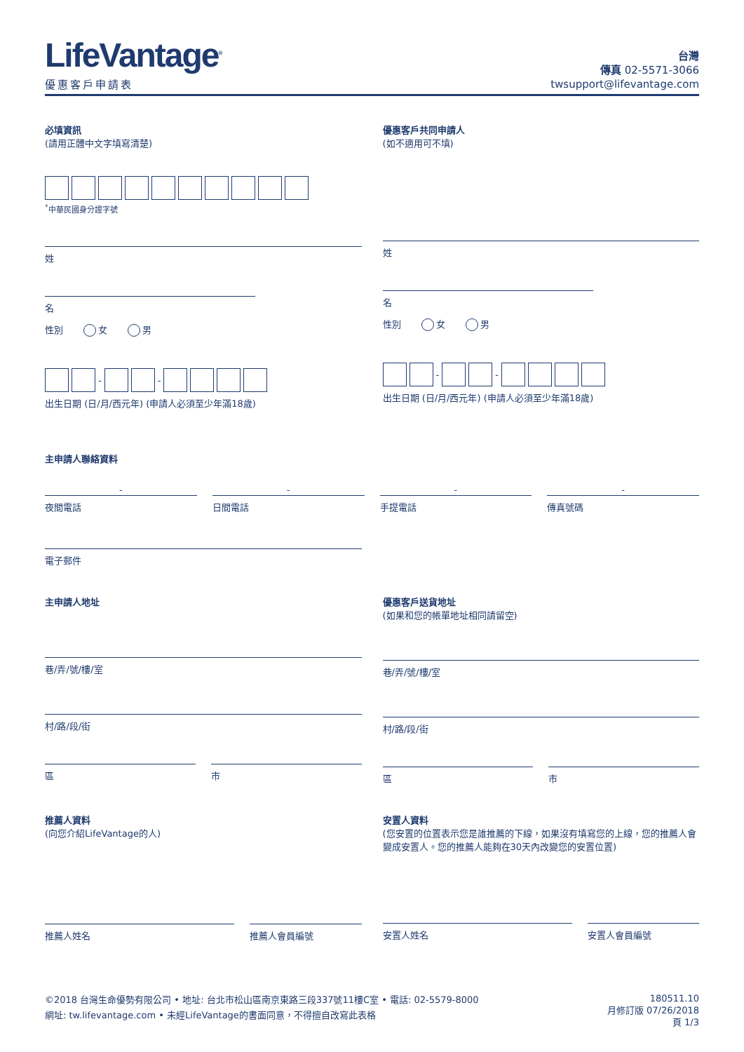LifeVantage<sup>®</sup>
優惠客戶申請表
台灣
傳真 02-5571-3066
twsupport@lifevantage.com
必填資訊
(請用正體中文字填寫清楚)
<sup>*</sup> 中華民國身分證字號
姓
名
性別 女 男
-
-
出生日期 (日/月/西元年) (申請人必須至少年滿18歲)
優惠客戶共同申請人
(如不適用可不填)
姓
名
性別 女 男
-
-
出生日期 (日/月/西元年) (申請人必須至少年滿18歲)
主申請人聯絡資料
- - - -
夜間電話 日間電話 手提電話 傳真號碼
電子郵件
主申請人地址
巷/弄/號/樓/室
村/路/段/街
區 市
優惠客戶送貨地址
(如果和您的帳單地址相同請留空)
巷/弄/號/樓/室
村/路/段/街
區 市
推薦人資料
(向您介紹LifeVantage的人)
推薦人姓名 推薦人會員編號
安置人資料
(您安置的位置表示您是誰推薦的下線，如果沒有填寫您的上線，您的推薦人會變成安置人。您的推薦人能夠在30天內改變您的安置位置)
安置人姓名 安置人會員編號
©2018 台灣生命優勢有限公司 • 地址: 台北市松山區南京東路三段337號11樓C室 • 電話: 02-5579-8000
網址: tw.lifevantage.com • 未經LifeVantage的書面同意，不得擅自改寫此表格
180511.10
月修訂版 07/26/2018
頁 1/3